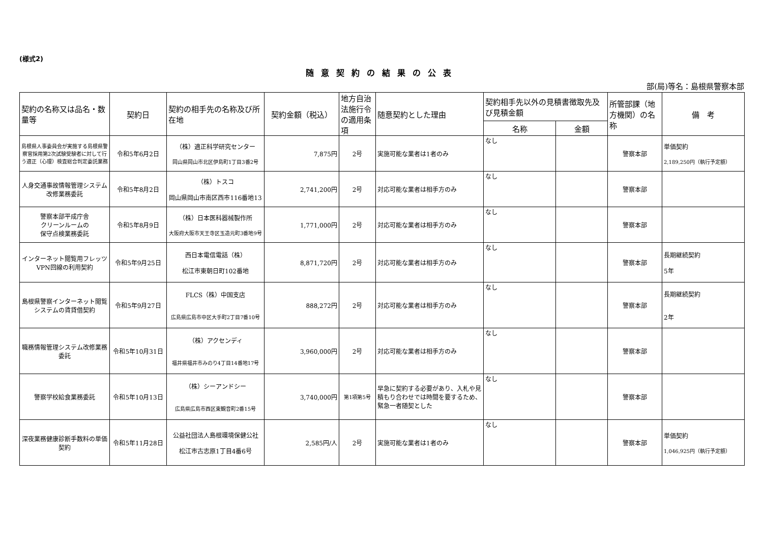(様式2)
随意契約の結果の公表
部(局)等名：島根県警察本部
| 契約の名称又は品名・数量等 | 契約日 | 契約の相手先の名称及び所在地 | 契約金額（税込） | 地方自治法施行令の適用条項 | 随意契約とした理由 | 契約相手先以外の見積書徴取先及び見積金額 | | 所管部課（地方機関）の名称 | 備 考 |
| --- | --- | --- | --- | --- | --- | --- | --- | --- | --- |
| | | | | | | 名称 | 金額 | | |
| 島根県人事委員会が実施する島根県警察官採用第2次試験受験者に対して行う適正（心理）検査総合判定委託業務 | 令和5年6月2日 | （株）適正科学研究センター 岡山県岡山市北区伊島町1丁目3番2号 | 7,875円 | 2号 | 実施可能な業者は1者のみ | なし | | 警察本部 | 単価契約 2,189,250円（執行予定額） |
| 人身交通事故情報管理システム改修業務委託 | 令和5年8月2日 | （株）トスコ 岡山県岡山市南区西市116番地13 | 2,741,200円 | 2号 | 対応可能な業者は相手方のみ | なし | | 警察本部 | |
| 警察本部平成庁舎 クリーンルームの 保守点検業務委託 | 令和5年8月9日 | （株）日本医科器械製作所 大阪府大阪市天王寺区玉造元町3番地9号 | 1,771,000円 | 2号 | 対応可能な業者は相手方のみ | なし | | 警察本部 | |
| インターネット閲覧用フレッツVPN回線の利用契約 | 令和5年9月25日 | 西日本電信電話（株） 松江市東朝日町102番地 | 8,871,720円 | 2号 | 対応可能な業者は相手方のみ | なし | | 警察本部 | 長期継続契約 5年 |
| 島根県警察インターネット閲覧システムの賃貸借契約 | 令和5年9月27日 | FLCS（株）中国支店 広島県広島市中区大手町2丁目7番10号 | 888,272円 | 2号 | 対応可能な業者は相手方のみ | なし | | 警察本部 | 長期継続契約 2年 |
| 職務情報管理システム改修業務委託 | 令和5年10月31日 | （株）アクセンディ 福井県福井市みのり4丁目14番地17号 | 3,960,000円 | 2号 | 対応可能な業者は相手方のみ | なし | | 警察本部 | |
| 警察学校給食業務委託 | 令和5年10月13日 | （株）シーアンドシー 広島県広島市西区東観音町2番15号 | 3,740,000円 | 第1項第5号 | 早急に契約する必要があり、入札や見積もり合わせでは時間を要するため、緊急一者随契とした | なし | | 警察本部 | |
| 深夜業務健康診断手数料の単価契約 | 令和5年11月28日 | 公益社団法人島根環境保健公社 松江市古志原1丁目4番6号 | 2,585円/人 | 2号 | 実施可能な業者は1者のみ | なし | | 警察本部 | 単価契約 1,046,925円（執行予定額） |